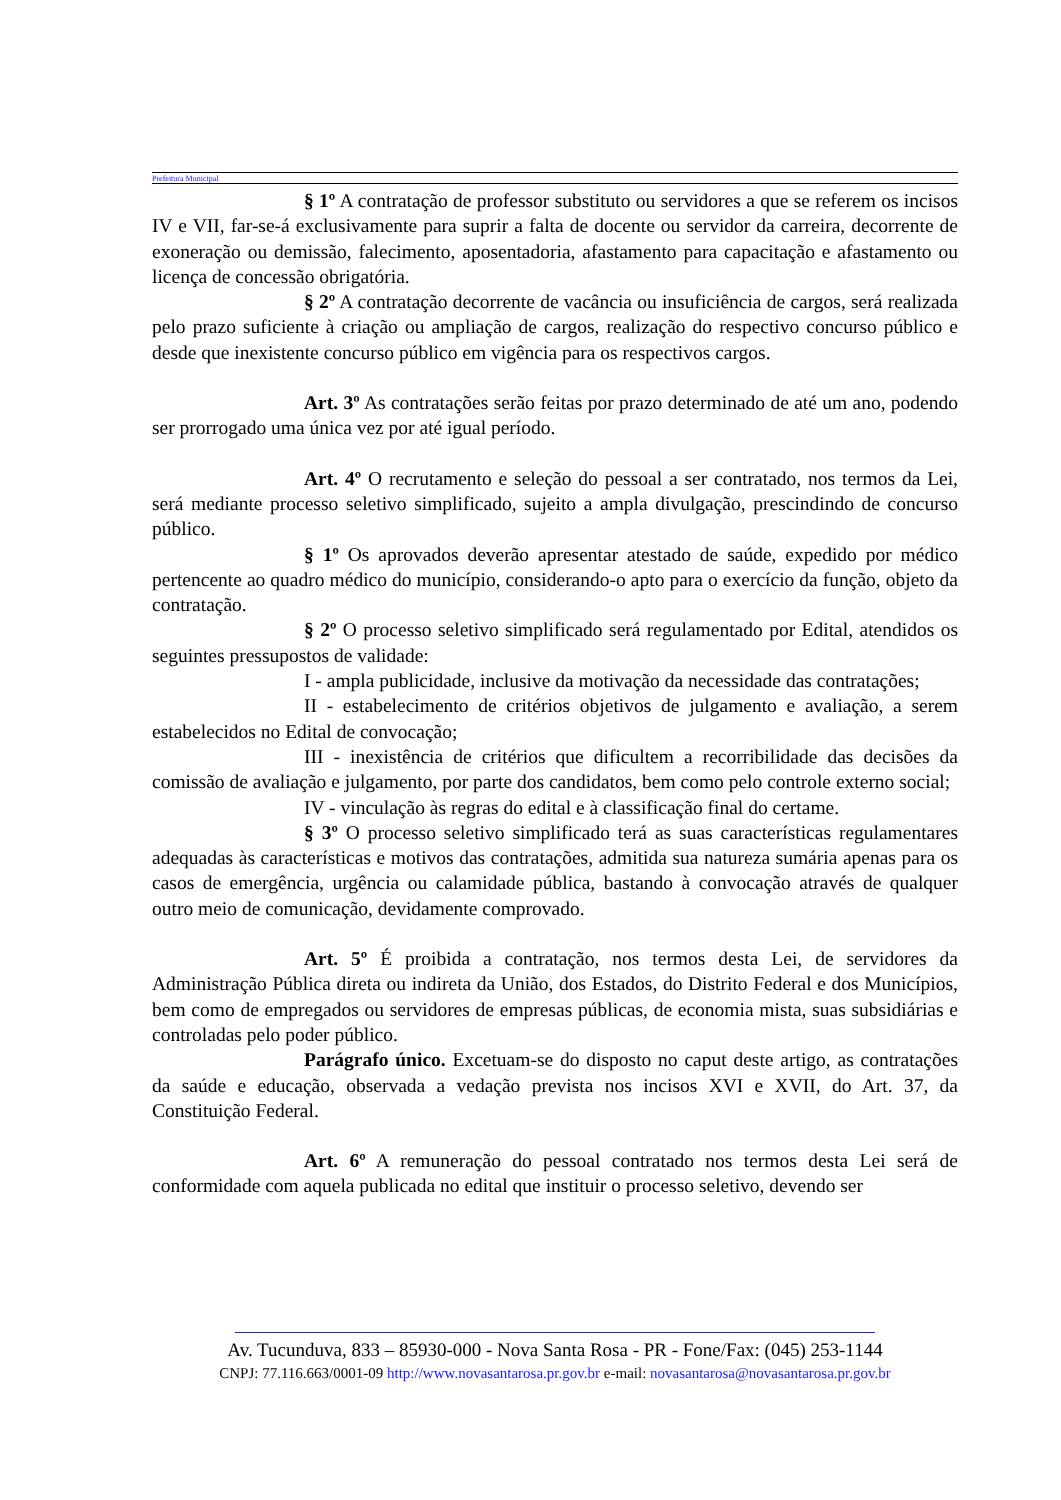Prefeitura Municipal
§ 1º A contratação de professor substituto ou servidores a que se referem os incisos IV e VII, far-se-á exclusivamente para suprir a falta de docente ou servidor da carreira, decorrente de exoneração ou demissão, falecimento, aposentadoria, afastamento para capacitação e afastamento ou licença de concessão obrigatória.
§ 2º A contratação decorrente de vacância ou insuficiência de cargos, será realizada pelo prazo suficiente à criação ou ampliação de cargos, realização do respectivo concurso público e desde que inexistente concurso público em vigência para os respectivos cargos.
Art. 3º As contratações serão feitas por prazo determinado de até um ano, podendo ser prorrogado uma única vez por até igual período.
Art. 4º O recrutamento e seleção do pessoal a ser contratado, nos termos da Lei, será mediante processo seletivo simplificado, sujeito a ampla divulgação, prescindindo de concurso público.
§ 1º Os aprovados deverão apresentar atestado de saúde, expedido por médico pertencente ao quadro médico do município, considerando-o apto para o exercício da função, objeto da contratação.
§ 2º O processo seletivo simplificado será regulamentado por Edital, atendidos os seguintes pressupostos de validade:
I - ampla publicidade, inclusive da motivação da necessidade das contratações;
II - estabelecimento de critérios objetivos de julgamento e avaliação, a serem estabelecidos no Edital de convocação;
III - inexistência de critérios que dificultem a recorribilidade das decisões da comissão de avaliação e julgamento, por parte dos candidatos, bem como pelo controle externo social;
IV - vinculação às regras do edital e à classificação final do certame.
§ 3º O processo seletivo simplificado terá as suas características regulamentares adequadas às características e motivos das contratações, admitida sua natureza sumária apenas para os casos de emergência, urgência ou calamidade pública, bastando à convocação através de qualquer outro meio de comunicação, devidamente comprovado.
Art. 5º É proibida a contratação, nos termos desta Lei, de servidores da Administração Pública direta ou indireta da União, dos Estados, do Distrito Federal e dos Municípios, bem como de empregados ou servidores de empresas públicas, de economia mista, suas subsidiárias e controladas pelo poder público.
Parágrafo único. Excetuam-se do disposto no caput deste artigo, as contratações da saúde e educação, observada a vedação prevista nos incisos XVI e XVII, do Art. 37, da Constituição Federal.
Art. 6º A remuneração do pessoal contratado nos termos desta Lei será de conformidade com aquela publicada no edital que instituir o processo seletivo, devendo ser
Av. Tucunduva, 833 – 85930-000 - Nova Santa Rosa - PR - Fone/Fax: (045) 253-1144
CNPJ: 77.116.663/0001-09 http://www.novasantarosa.pr.gov.br e-mail: novasantarosa@novasantarosa.pr.gov.br